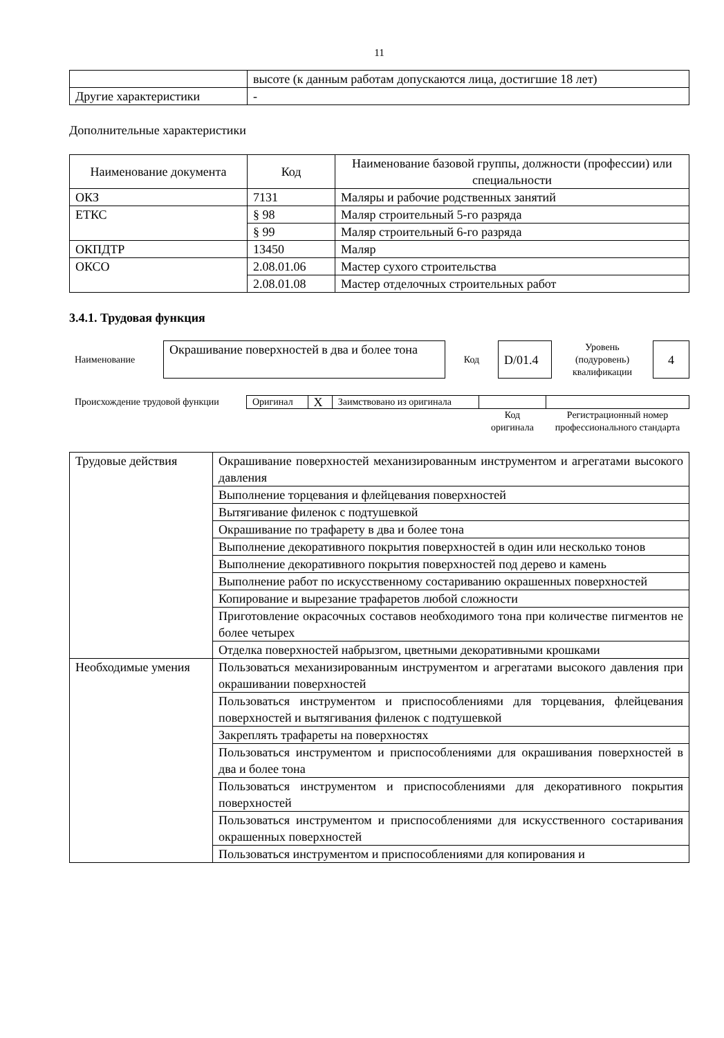11
| | высоте (к данным работам допускаются лица, достигшие 18 лет) |
| Другие характеристики | - |
Дополнительные характеристики
| Наименование документа | Код | Наименование базовой группы, должности (профессии) или специальности |
| --- | --- | --- |
| ОКЗ | 7131 | Маляры и рабочие родственных занятий |
| ЕТКС | § 98 | Маляр строительный 5-го разряда |
| | § 99 | Маляр строительный 6-го разряда |
| ОКПДТР | 13450 | Маляр |
| ОКСО | 2.08.01.06 | Мастер сухого строительства |
| | 2.08.01.08 | Мастер отделочных строительных работ |
3.4.1. Трудовая функция
| Наименование | Окрашивание поверхностей в два и более тона | Код | D/01.4 | Уровень (подуровень) квалификации | 4 |
| Происхождение трудовой функции | Оригинал | X | Заимствовано из оригинала | | |
| | | | | Код оригинала | Регистрационный номер профессионального стандарта |
| Трудовые действия | Окрашивание поверхностей механизированным инструментом и агрегатами высокого давления |
| | Выполнение торцевания и флейцевания поверхностей |
| | Вытягивание филенок с подтушевкой |
| | Окрашивание по трафарету в два и более тона |
| | Выполнение декоративного покрытия поверхностей в один или несколько тонов |
| | Выполнение декоративного покрытия поверхностей под дерево и камень |
| | Выполнение работ по искусственному состариванию окрашенных поверхностей |
| | Копирование и вырезание трафаретов любой сложности |
| | Приготовление окрасочных составов необходимого тона при количестве пигментов не более четырех |
| | Отделка поверхностей набрызгом, цветными декоративными крошками |
| Необходимые умения | Пользоваться механизированным инструментом и агрегатами высокого давления при окрашивании поверхностей |
| | Пользоваться инструментом и приспособлениями для торцевания, флейцевания поверхностей и вытягивания филенок с подтушевкой |
| | Закреплять трафареты на поверхностях |
| | Пользоваться инструментом и приспособлениями для окрашивания поверхностей в два и более тона |
| | Пользоваться инструментом и приспособлениями для декоративного покрытия поверхностей |
| | Пользоваться инструментом и приспособлениями для искусственного состаривания окрашенных поверхностей |
| | Пользоваться инструментом и приспособлениями для копирования и |